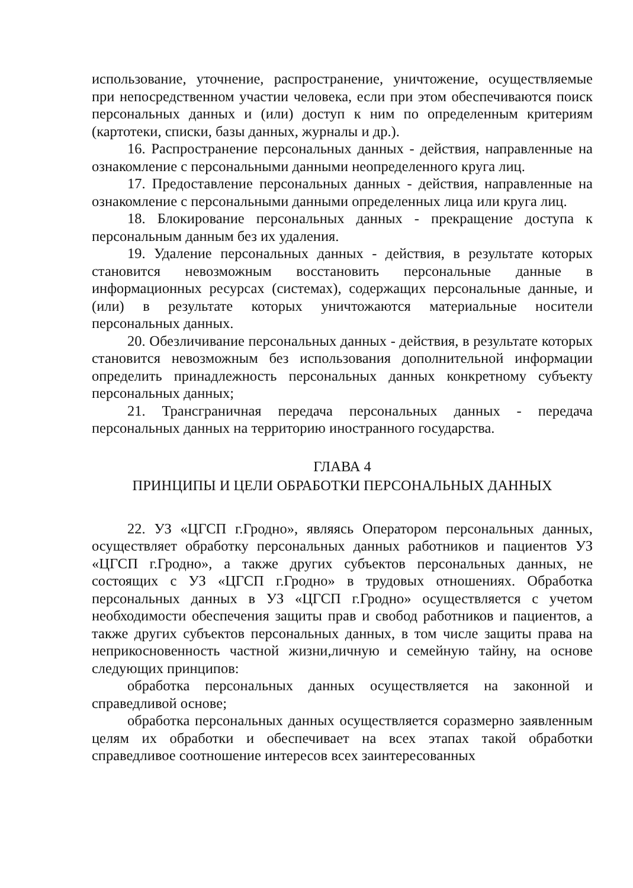использование, уточнение, распространение, уничтожение, осуществляемые при непосредственном участии человека, если при этом обеспечиваются поиск персональных данных и (или) доступ к ним по определенным критериям (картотеки, списки, базы данных, журналы и др.).
16. Распространение персональных данных - действия, направленные на ознакомление с персональными данными неопределенного круга лиц.
17. Предоставление персональных данных - действия, направленные на ознакомление с персональными данными определенных лица или круга лиц.
18. Блокирование персональных данных - прекращение доступа к персональным данным без их удаления.
19. Удаление персональных данных - действия, в результате которых становится невозможным восстановить персональные данные в информационных ресурсах (системах), содержащих персональные данные, и (или) в результате которых уничтожаются материальные носители персональных данных.
20. Обезличивание персональных данных - действия, в результате которых становится невозможным без использования дополнительной информации определить принадлежность персональных данных конкретному субъекту персональных данных;
21. Трансграничная передача персональных данных - передача персональных данных на территорию иностранного государства.
ГЛАВА 4
ПРИНЦИПЫ И ЦЕЛИ ОБРАБОТКИ ПЕРСОНАЛЬНЫХ ДАННЫХ
22. УЗ «ЦГСП г.Гродно», являясь Оператором персональных данных, осуществляет обработку персональных данных работников и пациентов УЗ «ЦГСП г.Гродно», а также других субъектов персональных данных, не состоящих с УЗ «ЦГСП г.Гродно» в трудовых отношениях. Обработка персональных данных в УЗ «ЦГСП г.Гродно» осуществляется с учетом необходимости обеспечения защиты прав и свобод работников и пациентов, а также других субъектов персональных данных, в том числе защиты права на неприкосновенность частной жизни,личную и семейную тайну, на основе следующих принципов:
обработка персональных данных осуществляется на законной и справедливой основе;
обработка персональных данных осуществляется соразмерно заявленным целям их обработки и обеспечивает на всех этапах такой обработки справедливое соотношение интересов всех заинтересованных